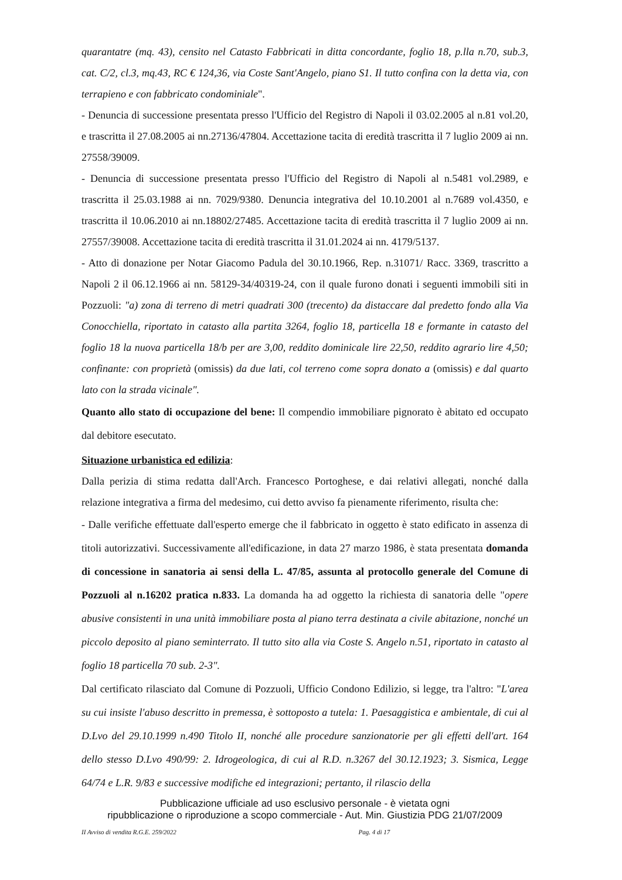quarantatre (mq. 43), censito nel Catasto Fabbricati in ditta concordante, foglio 18, p.lla n.70, sub.3, cat. C/2, cl.3, mq.43, RC € 124,36, via Coste Sant'Angelo, piano S1. Il tutto confina con la detta via, con terrapieno e con fabbricato condominiale".
- Denuncia di successione presentata presso l'Ufficio del Registro di Napoli il 03.02.2005 al n.81 vol.20, e trascritta il 27.08.2005 ai nn.27136/47804. Accettazione tacita di eredità trascritta il 7 luglio 2009 ai nn. 27558/39009.
- Denuncia di successione presentata presso l'Ufficio del Registro di Napoli al n.5481 vol.2989, e trascritta il 25.03.1988 ai nn. 7029/9380. Denuncia integrativa del 10.10.2001 al n.7689 vol.4350, e trascritta il 10.06.2010 ai nn.18802/27485. Accettazione tacita di eredità trascritta il 7 luglio 2009 ai nn. 27557/39008. Accettazione tacita di eredità trascritta il 31.01.2024 ai nn. 4179/5137.
- Atto di donazione per Notar Giacomo Padula del 30.10.1966, Rep. n.31071/ Racc. 3369, trascritto a Napoli 2 il 06.12.1966 ai nn. 58129-34/40319-24, con il quale furono donati i seguenti immobili siti in Pozzuoli: "a) zona di terreno di metri quadrati 300 (trecento) da distaccare dal predetto fondo alla Via Conocchiella, riportato in catasto alla partita 3264, foglio 18, particella 18 e formante in catasto del foglio 18 la nuova particella 18/b per are 3,00, reddito dominicale lire 22,50, reddito agrario lire 4,50; confinante: con proprietà (omissis) da due lati, col terreno come sopra donato a (omissis) e dal quarto lato con la strada vicinale".
Quanto allo stato di occupazione del bene: Il compendio immobiliare pignorato è abitato ed occupato dal debitore esecutato.
Situazione urbanistica ed edilizia:
Dalla perizia di stima redatta dall'Arch. Francesco Portoghese, e dai relativi allegati, nonché dalla relazione integrativa a firma del medesimo, cui detto avviso fa pienamente riferimento, risulta che:
- Dalle verifiche effettuate dall'esperto emerge che il fabbricato in oggetto è stato edificato in assenza di titoli autorizzativi. Successivamente all'edificazione, in data 27 marzo 1986, è stata presentata domanda di concessione in sanatoria ai sensi della L. 47/85, assunta al protocollo generale del Comune di Pozzuoli al n.16202 pratica n.833. La domanda ha ad oggetto la richiesta di sanatoria delle "opere abusive consistenti in una unità immobiliare posta al piano terra destinata a civile abitazione, nonché un piccolo deposito al piano seminterrato. Il tutto sito alla via Coste S. Angelo n.51, riportato in catasto al foglio 18 particella 70 sub. 2-3".
Dal certificato rilasciato dal Comune di Pozzuoli, Ufficio Condono Edilizio, si legge, tra l'altro: "L'area su cui insiste l'abuso descritto in premessa, è sottoposto a tutela: 1. Paesaggistica e ambientale, di cui al D.Lvo del 29.10.1999 n.490 Titolo II, nonché alle procedure sanzionatorie per gli effetti dell'art. 164 dello stesso D.Lvo 490/99: 2. Idrogeologica, di cui al R.D. n.3267 del 30.12.1923; 3. Sismica, Legge 64/74 e L.R. 9/83 e successive modifiche ed integrazioni; pertanto, il rilascio della
Pubblicazione ufficiale ad uso esclusivo personale - è vietata ogni
ripubblicazione o riproduzione a scopo commerciale - Aut. Min. Giustizia PDG 21/07/2009
II Avviso di vendita R.G.E. 259/2022 Pag. 4 di 17